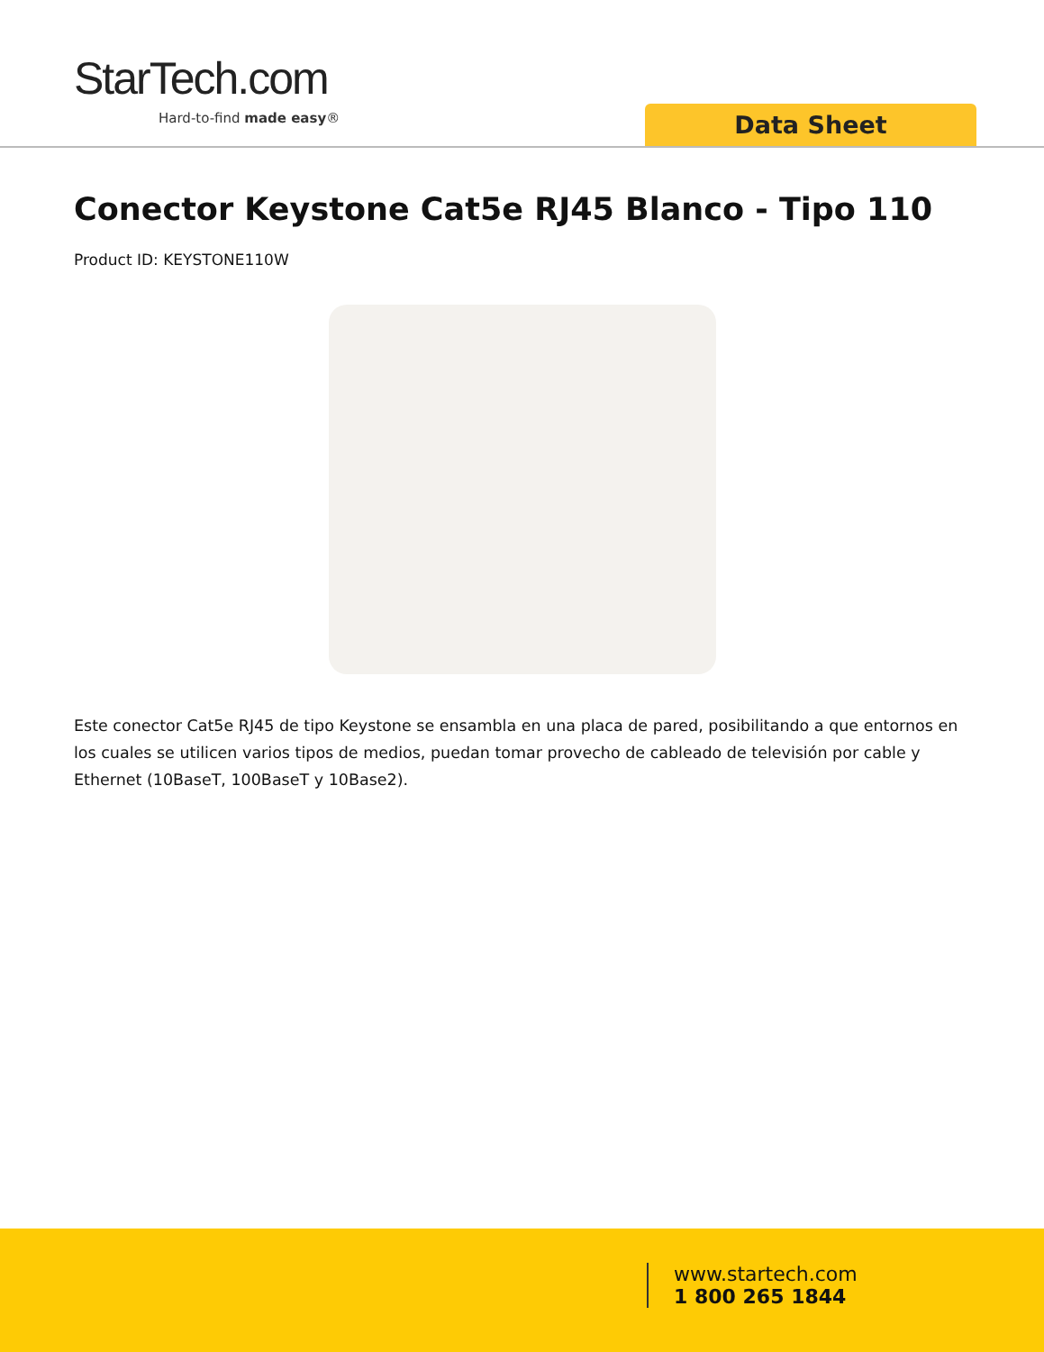StarTech.com
Hard-to-find made easy® Data Sheet
Conector Keystone Cat5e RJ45 Blanco - Tipo 110
Product ID: KEYSTONE110W
Este conector Cat5e RJ45 de tipo Keystone se ensambla en una placa de pared, posibilitando a que entornos en los cuales se utilicen varios tipos de medios, puedan tomar provecho de cableado de televisión por cable y Ethernet (10BaseT, 100BaseT y 10Base2).
www.startech.com
1 800 265 1844